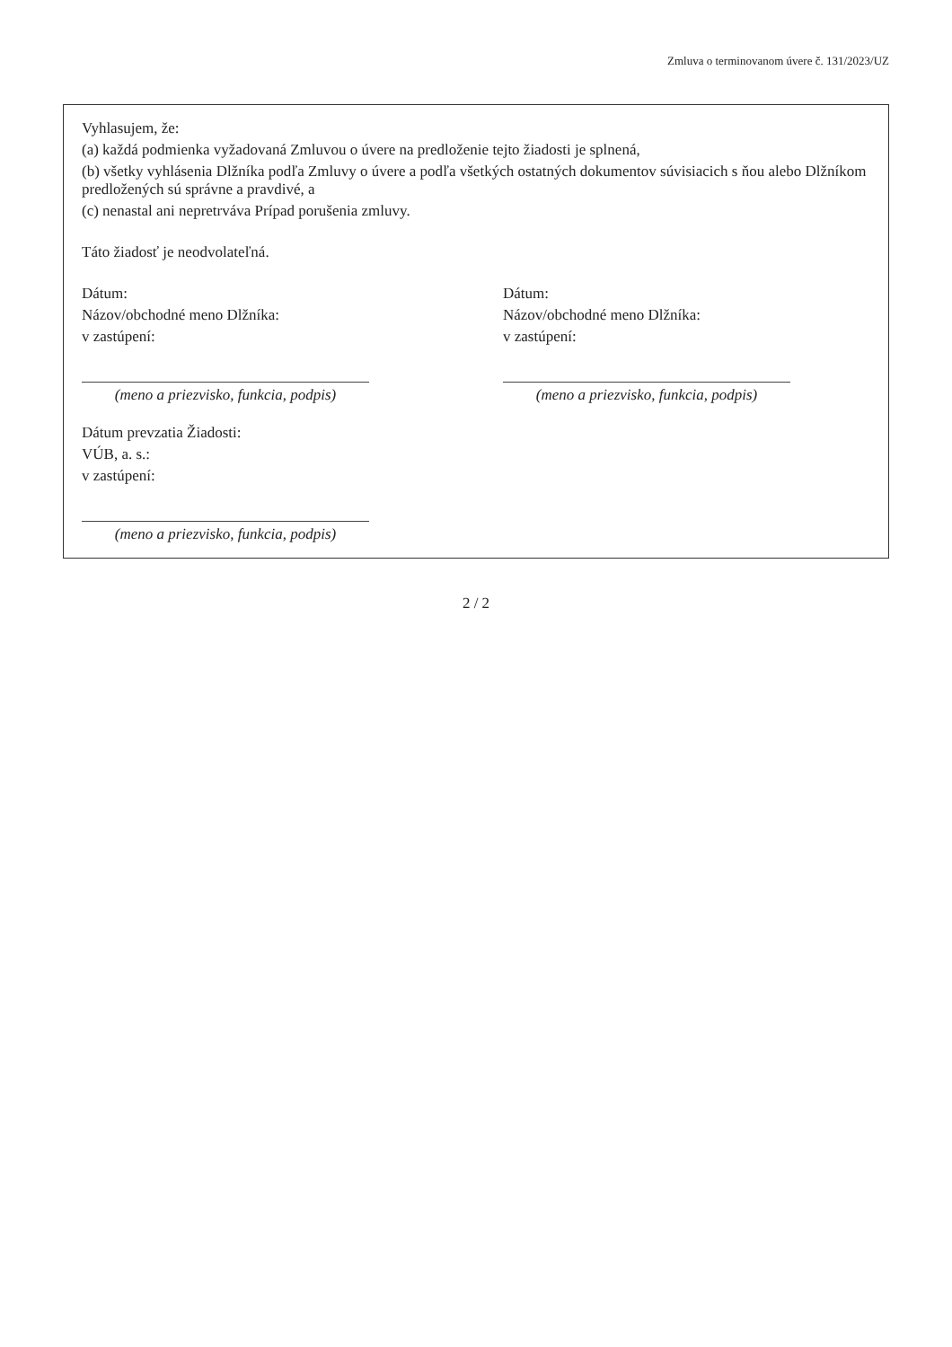Zmluva o terminovanom úvere č. 131/2023/UZ
Vyhlasujem, že:
(a) každá podmienka vyžadovaná Zmluvou o úvere na predloženie tejto žiadosti je splnená,
(b) všetky vyhlásenia Dlžníka podľa Zmluvy o úvere a podľa všetkých ostatných dokumentov súvisiacich s ňou alebo Dlžníkom predložených sú správne a pravdivé, a
(c) nenastal ani nepretrváva Prípad porušenia zmluvy.
Táto žiadosť je neodvolateľná.
Dátum:
Názov/obchodné meno Dlžníka:
v zastúpení:
(meno a priezvisko, funkcia, podpis)
Dátum:
Názov/obchodné meno Dlžníka:
v zastúpení:
(meno a priezvisko, funkcia, podpis)
Dátum prevzatia Žiadosti:
VÚB, a. s.:
v zastúpení:
(meno a priezvisko, funkcia, podpis)
2 / 2